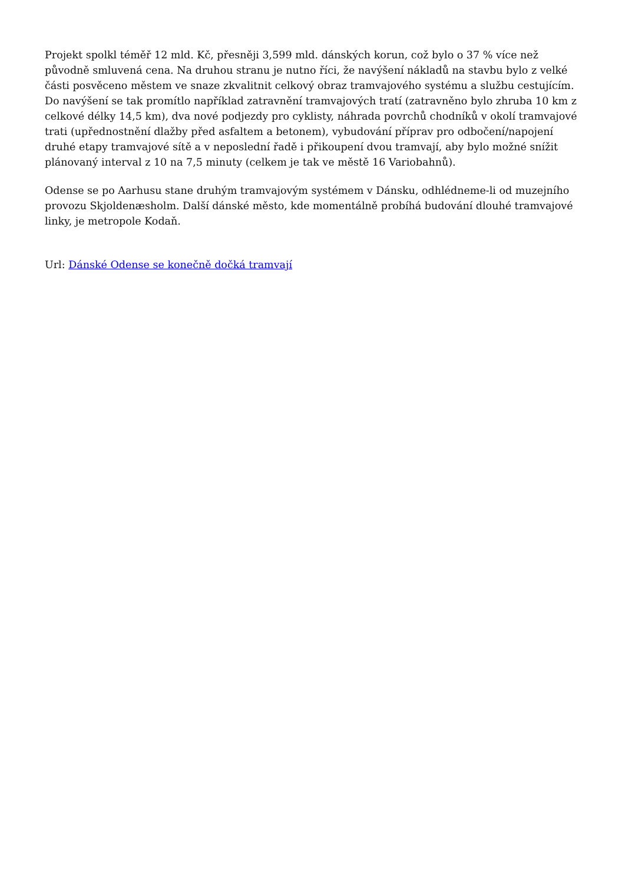Projekt spolkl téměř 12 mld. Kč, přesněji 3,599 mld. dánských korun, což bylo o 37 % více než původně smluvená cena. Na druhou stranu je nutno říci, že navýšení nákladů na stavbu bylo z velké části posvěceno městem ve snaze zkvalitnit celkový obraz tramvajového systému a službu cestujícím. Do navýšení se tak promítlo například zatravnění tramvajových tratí (zatravněno bylo zhruba 10 km z celkové délky 14,5 km), dva nové podjezdy pro cyklisty, náhrada povrchů chodníků v okolí tramvajové trati (upřednostnění dlažby před asfaltem a betonem), vybudování příprav pro odbočení/napojení druhé etapy tramvajové sítě a v neposlední řadě i přikoupení dvou tramvají, aby bylo možné snížit plánovaný interval z 10 na 7,5 minuty (celkem je tak ve městě 16 Variobahnů).
Odense se po Aarhusu stane druhým tramvajovým systémem v Dánsku, odhlédneme-li od muzejního provozu Skjoldenæsholm. Další dánské město, kde momentálně probíhá budování dlouhé tramvajové linky, je metropole Kodaň.
Url: Dánské Odense se konečně dočká tramvají